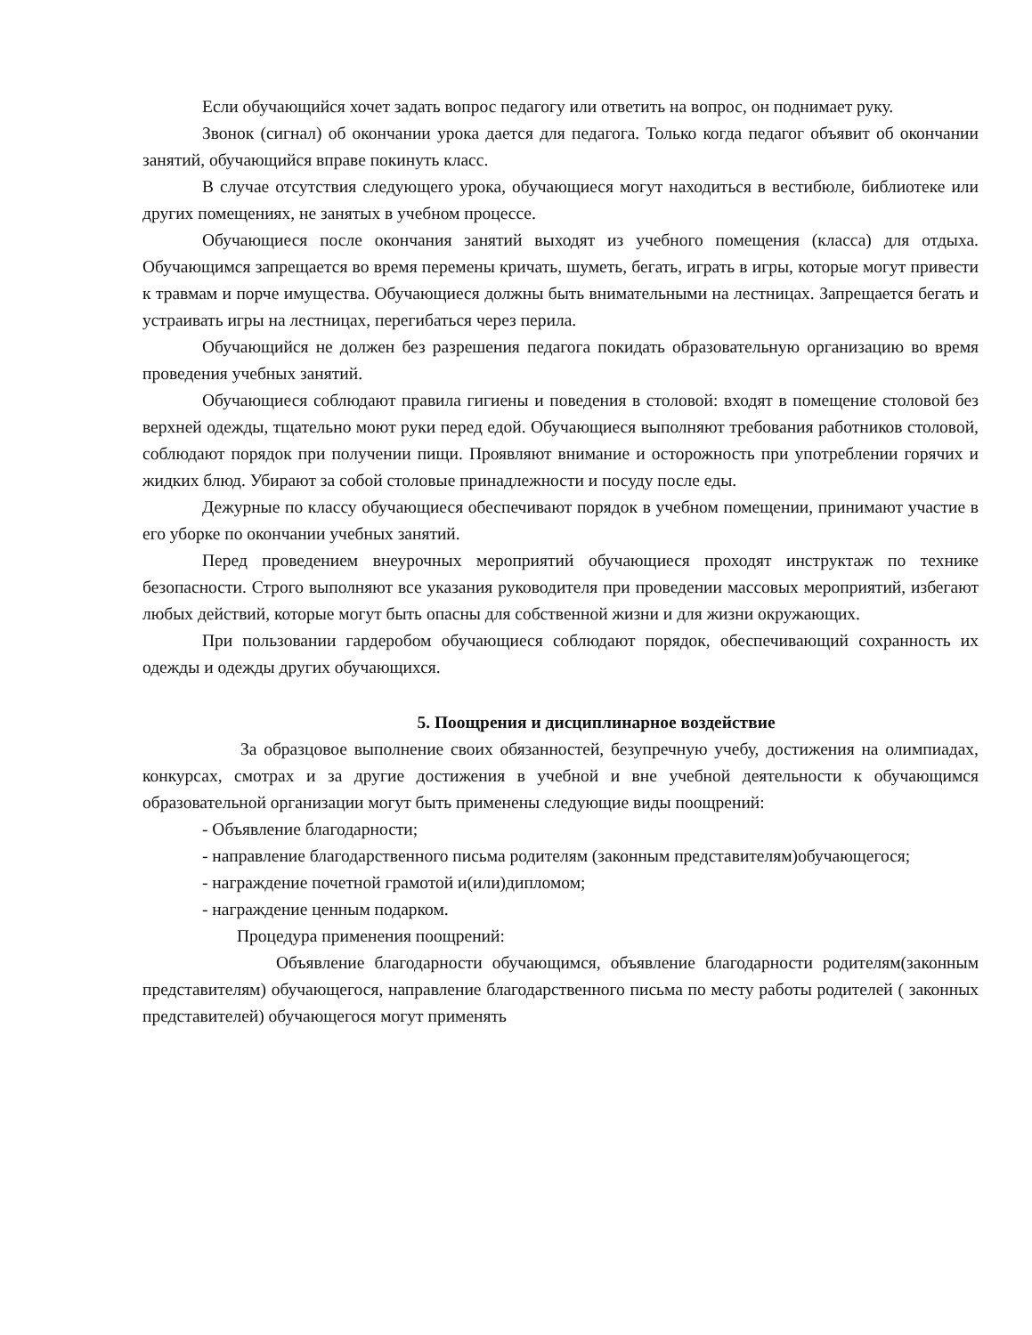Если обучающийся хочет задать вопрос педагогу или ответить на вопрос, он поднимает руку.
Звонок (сигнал) об окончании урока дается для педагога. Только когда педагог объявит об окончании занятий, обучающийся вправе покинуть класс.
В случае отсутствия следующего урока, обучающиеся могут находиться в вестибюле, библиотеке или других помещениях, не занятых в учебном процессе.
Обучающиеся после окончания занятий выходят из учебного помещения (класса) для отдыха. Обучающимся запрещается во время перемены кричать, шуметь, бегать, играть в игры, которые могут привести к травмам и порче имущества. Обучающиеся должны быть внимательными на лестницах. Запрещается бегать и устраивать игры на лестницах, перегибаться через перила.
Обучающийся не должен без разрешения педагога покидать образовательную организацию во время проведения учебных занятий.
Обучающиеся соблюдают правила гигиены и поведения в столовой: входят в помещение столовой без верхней одежды, тщательно моют руки перед едой. Обучающиеся выполняют требования работников столовой, соблюдают порядок при получении пищи. Проявляют внимание и осторожность при употреблении горячих и жидких блюд. Убирают за собой столовые принадлежности и посуду после еды.
Дежурные по классу обучающиеся обеспечивают порядок в учебном помещении, принимают участие в его уборке по окончании учебных занятий.
Перед проведением внеурочных мероприятий обучающиеся проходят инструктаж по технике безопасности. Строго выполняют все указания руководителя при проведении массовых мероприятий, избегают любых действий, которые могут быть опасны для собственной жизни и для жизни окружающих.
При пользовании гардеробом обучающиеся соблюдают порядок, обеспечивающий сохранность их одежды и одежды других обучающихся.
5. Поощрения и дисциплинарное воздействие
За образцовое выполнение своих обязанностей, безупречную учебу, достижения на олимпиадах, конкурсах, смотрах и за другие достижения в учебной и вне учебной деятельности к обучающимся образовательной организации могут быть применены следующие виды поощрений:
- Объявление благодарности;
- направление благодарственного письма родителям (законным представителям)обучающегося;
- награждение почетной грамотой и(или)дипломом;
- награждение ценным подарком.
Процедура применения поощрений:
Объявление благодарности обучающимся, объявление благодарности родителям(законным представителям) обучающегося, направление благодарственного письма по месту работы родителей ( законных представителей) обучающегося могут применять